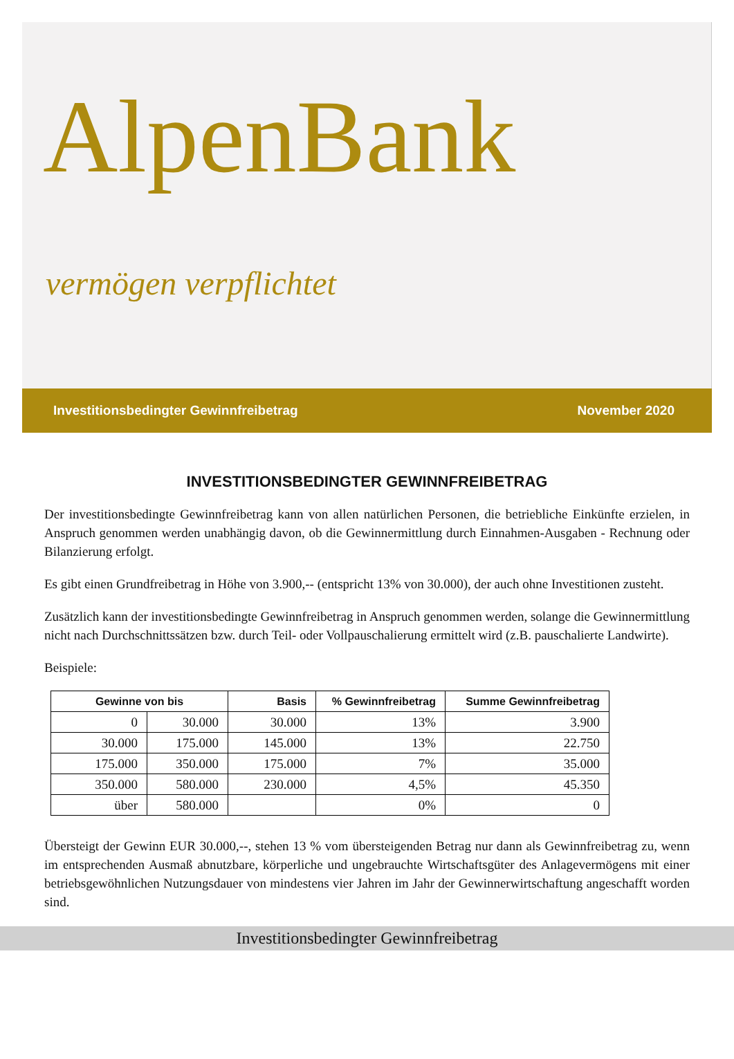AlpenBank
vermögen verpflichtet
Investitionsbedingter Gewinnfreibetrag November 2020
INVESTITIONSBEDINGTER GEWINNFREIBETRAG
Der investitionsbedingte Gewinnfreibetrag kann von allen natürlichen Personen, die betriebliche Einkünfte erzielen, in Anspruch genommen werden unabhängig davon, ob die Gewinnermittlung durch Einnahmen-Ausgaben - Rechnung oder Bilanzierung erfolgt.
Es gibt einen Grundfreibetrag in Höhe von 3.900,-- (entspricht 13% von 30.000), der auch ohne Investitionen zusteht.
Zusätzlich kann der investitionsbedingte Gewinnfreibetrag in Anspruch genommen werden, solange die Gewinnermittlung nicht nach Durchschnittssätzen bzw. durch Teil- oder Vollpauschalierung ermittelt wird (z.B. pauschalierte Landwirte).
Beispiele:
| Gewinne von bis | | Basis | % Gewinnfreibetrag | Summe Gewinnfreibetrag |
| --- | --- | --- | --- | --- |
| 0 | 30.000 | 30.000 | 13% | 3.900 |
| 30.000 | 175.000 | 145.000 | 13% | 22.750 |
| 175.000 | 350.000 | 175.000 | 7% | 35.000 |
| 350.000 | 580.000 | 230.000 | 4,5% | 45.350 |
| über | 580.000 | | 0% | 0 |
Übersteigt der Gewinn EUR 30.000,--, stehen 13 % vom übersteigenden Betrag nur dann als Gewinnfreibetrag zu, wenn im entsprechenden Ausmaß abnutzbare, körperliche und ungebrauchte Wirtschaftsgüter des Anlagevermögens mit einer betriebsgewöhnlichen Nutzungsdauer von mindestens vier Jahren im Jahr der Gewinnerwirtschaftung angeschafft worden sind.
Investitionsbedingter Gewinnfreibetrag